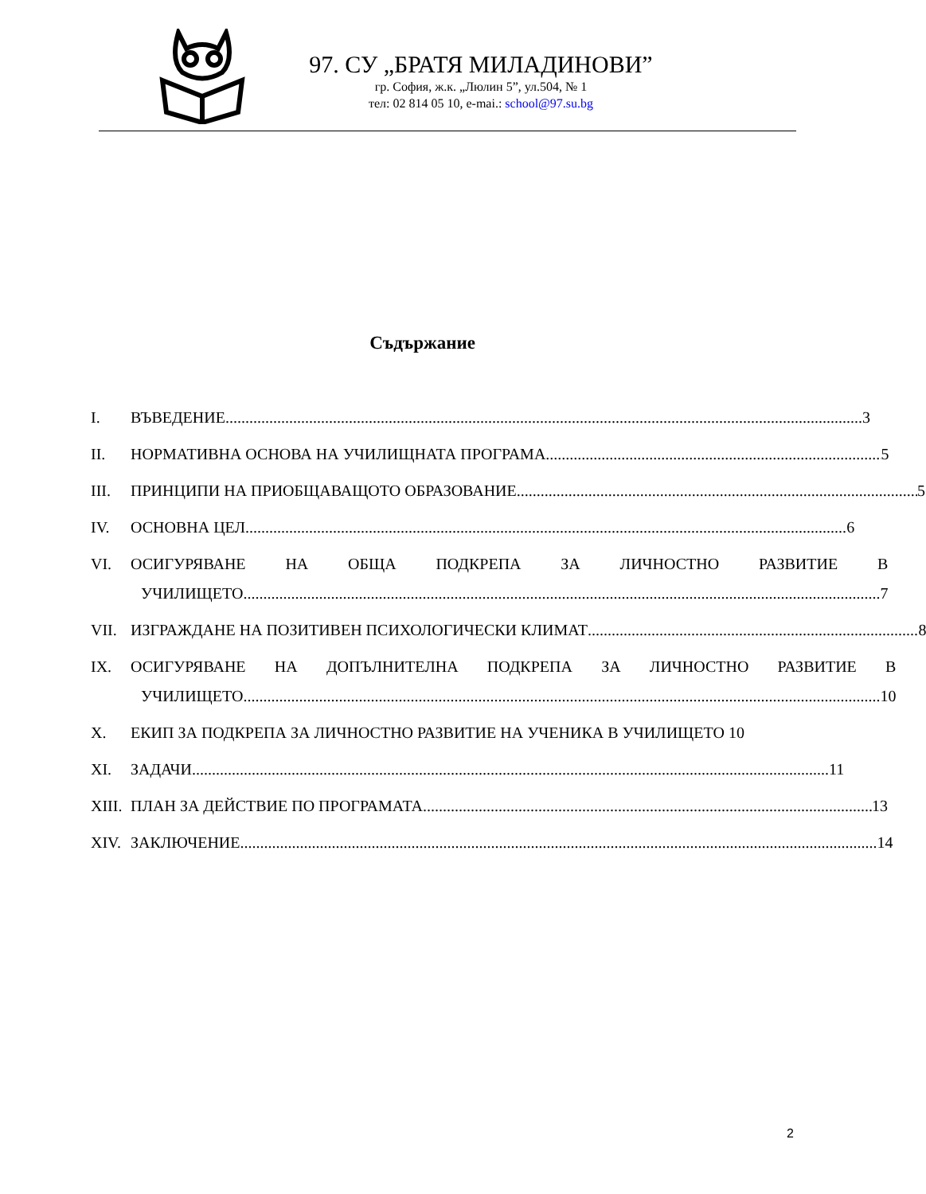97. СУ „БРАТЯ МИЛАДИНОВИ”
гр. София, ж.к. „Люлин 5”, ул.504, № 1
тел: 02 814 05 10, e-mai.: school@97.su.bg
Съдържание
I. ВЪВЕДЕНИЕ 3
II. НОРМАТИВНА ОСНОВА НА УЧИЛИЩНАТА ПРОГРАМА 5
III. ПРИНЦИПИ НА ПРИОБЩАВАЩОТО ОБРАЗОВАНИЕ 5
IV. ОСНОВНА ЦЕЛ 6
VI. ОСИГУРЯВАНЕ НА ОБЩА ПОДКРЕПА ЗА ЛИЧНОСТНО РАЗВИТИЕ В
УЧИЛИЩЕТО 7
VII. ИЗГРАЖДАНЕ НА ПОЗИТИВЕН ПСИХОЛОГИЧЕСКИ КЛИМАТ 8
IX. ОСИГУРЯВАНЕ НА ДОПЪЛНИТЕЛНА ПОДКРЕПА ЗА ЛИЧНОСТНО РАЗВИТИЕ В
УЧИЛИЩЕТО 10
X. ЕКИП ЗА ПОДКРЕПА ЗА ЛИЧНОСТНО РАЗВИТИЕ НА УЧЕНИКА В УЧИЛИЩЕТО 10
XI. ЗАДАЧИ 11
XIII. ПЛАН ЗА ДЕЙСТВИЕ ПО ПРОГРАМАТА 13
XIV. ЗАКЛЮЧЕНИЕ 14
2